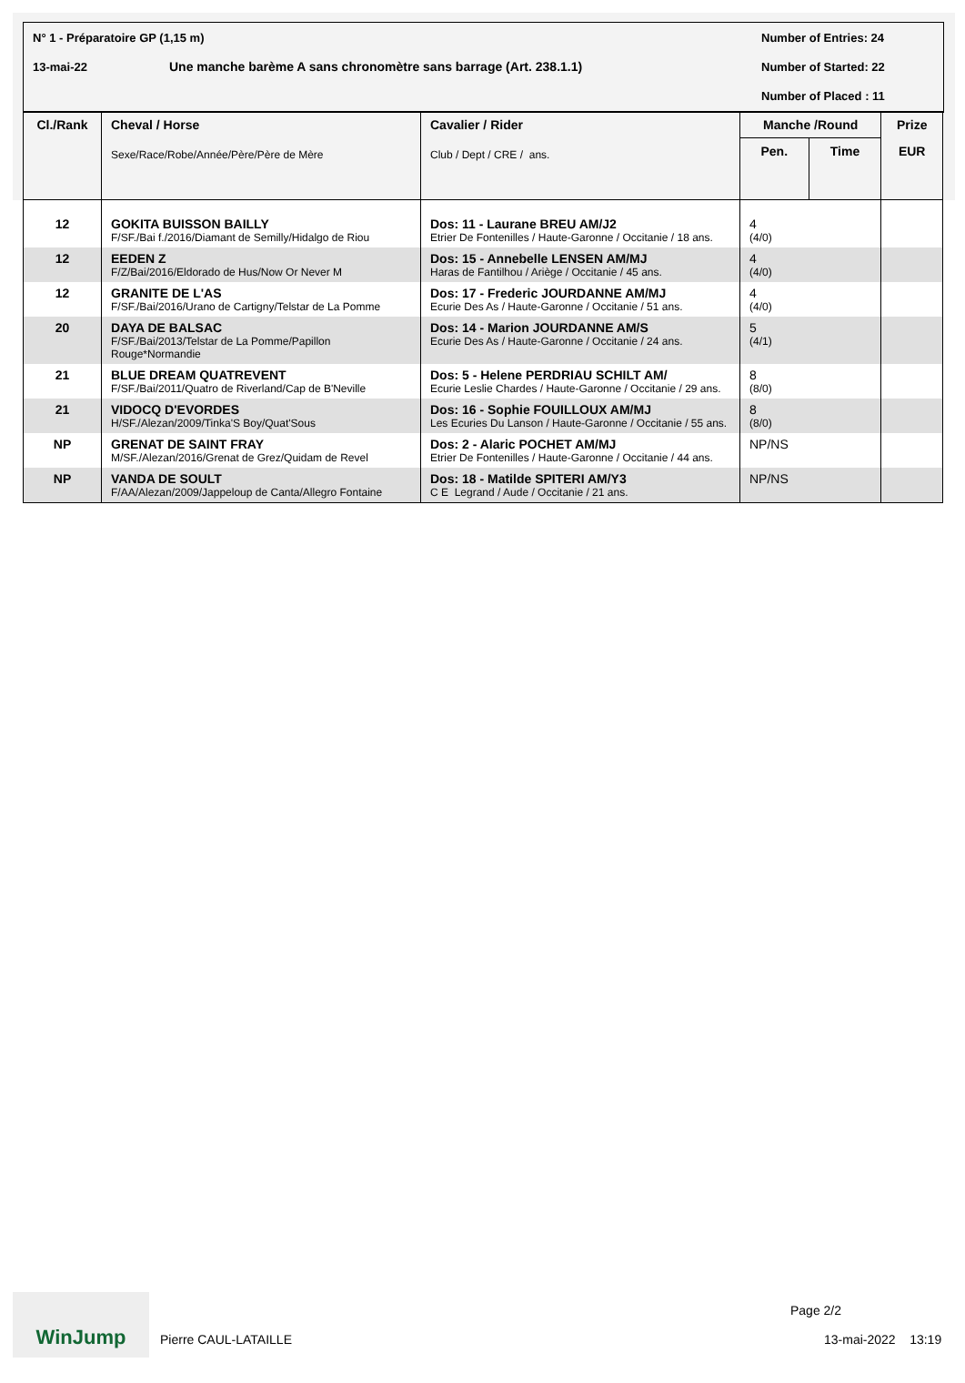N° 1 - Préparatoire GP (1,15 m) Number of Entries: 24
13-mai-22 Une manche barème A sans chronomètre sans barrage (Art. 238.1.1) Number of Started: 22
Number of Placed : 11
| Cl./Rank | Cheval / Horse Sexe/Race/Robe/Année/Père/Père de Mère | Cavalier / Rider Club / Dept / CRE / ans. | Manche /Round | | Prize |
| --- | --- | --- | --- | --- | --- |
| | | | Pen. | Time | EUR |
| 12 | GOKITA BUISSON BAILLY F/SF./Bai f./2016/Diamant de Semilly/Hidalgo de Riou | Dos: 11 - Laurane BREU AM/J2 Etrier De Fontenilles / Haute-Garonne / Occitanie / 18 ans. | 4 (4/0) | | |
| 12 | EEDEN Z F/Z/Bai/2016/Eldorado de Hus/Now Or Never M | Dos: 15 - Annebelle LENSEN AM/MJ Haras de Fantilhou / Ariège / Occitanie / 45 ans. | 4 (4/0) | | |
| 12 | GRANITE DE L'AS F/SF./Bai/2016/Urano de Cartigny/Telstar de La Pomme | Dos: 17 - Frederic JOURDANNE AM/MJ Ecurie Des As / Haute-Garonne / Occitanie / 51 ans. | 4 (4/0) | | |
| 20 | DAYA DE BALSAC F/SF./Bai/2013/Telstar de La Pomme/Papillon Rouge*Normandie | Dos: 14 - Marion JOURDANNE AM/S Ecurie Des As / Haute-Garonne / Occitanie / 24 ans. | 5 (4/1) | | |
| 21 | BLUE DREAM QUATREVENT F/SF./Bai/2011/Quatro de Riverland/Cap de B'Neville | Dos: 5 - Helene PERDRIAU SCHILT AM/ Ecurie Leslie Chardes / Haute-Garonne / Occitanie / 29 ans. | 8 (8/0) | | |
| 21 | VIDOCQ D'EVORDES H/SF./Alezan/2009/Tinka'S Boy/Quat'Sous | Dos: 16 - Sophie FOUILLOUX AM/MJ Les Ecuries Du Lanson / Haute-Garonne / Occitanie / 55 ans. | 8 (8/0) | | |
| NP | GRENAT DE SAINT FRAY M/SF./Alezan/2016/Grenat de Grez/Quidam de Revel | Dos: 2 - Alaric POCHET AM/MJ Etrier De Fontenilles / Haute-Garonne / Occitanie / 44 ans. | NP/NS | | |
| NP | VANDA DE SOULT F/AA/Alezan/2009/Jappeloup de Canta/Allegro Fontaine | Dos: 18 - Matilde SPITERI AM/Y3 C E Legrand / Aude / Occitanie / 21 ans. | NP/NS | | |
WinJump
Pierre CAUL-LATAILLE
Page 2/2
13-mai-2022 13:19